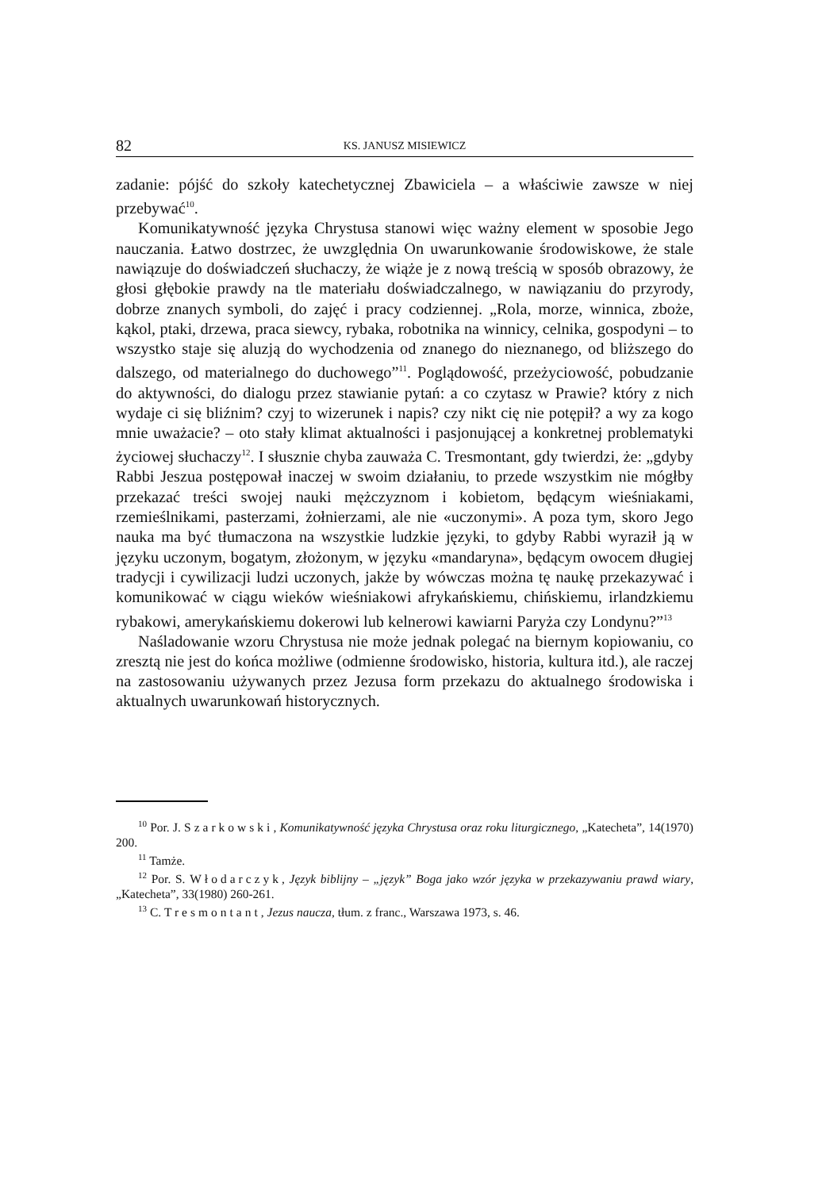82 KS. JANUSZ MISIEWICZ
zadanie: pójść do szkoły katechetycznej Zbawiciela – a właściwie zawsze w niej przebywać<sup>10</sup>.
Komunikatywność języka Chrystusa stanowi więc ważny element w sposobie Jego nauczania. Łatwo dostrzec, że uwzględnia On uwarunkowanie środowiskowe, że stale nawiązuje do doświadczeń słuchaczy, że wiąże je z nową treścią w sposób obrazowy, że głosi głębokie prawdy na tle materiału doświadczalnego, w nawiązaniu do przyrody, dobrze znanych symboli, do zajęć i pracy codziennej. „Rola, morze, winnica, zboże, kąkol, ptaki, drzewa, praca siewcy, rybaka, robotnika na winnicy, celnika, gospodyni – to wszystko staje się aluzją do wychodzenia od znanego do nieznanego, od bliższego do dalszego, od materialnego do duchowego”<sup>11</sup>. Poglądowość, przeżyciowość, pobudzanie do aktywności, do dialogu przez stawianie pytań: a co czytasz w Prawie? który z nich wydaje ci się bliźnim? czyj to wizerunek i napis? czy nikt cię nie potępił? a wy za kogo mnie uważacie? – oto stały klimat aktualności i pasjonującej a konkretnej problematyki życiowej słuchaczy<sup>12</sup>. I słusznie chyba zauważa C. Tresmontant, gdy twierdzi, że: „gdyby Rabbi Jeszua postępował inaczej w swoim działaniu, to przede wszystkim nie mógłby przekazać treści swojej nauki mężczyznom i kobietom, będącym wieśniakami, rzemieślnikami, pasterzami, żołnierzami, ale nie «uczonymi». A poza tym, skoro Jego nauka ma być tłumaczona na wszystkie ludzkie języki, to gdyby Rabbi wyraził ją w języku uczonym, bogatym, złożonym, w języku «mandaryna», będącym owocem długiej tradycji i cywilizacji ludzi uczonych, jakże by wówczas można tę naukę przekazywać i komunikować w ciągu wieków wieśniakowi afrykańskiemu, chińskiemu, irlandzkiemu rybakowi, amerykańskiemu dokerowi lub kelnerowi kawiarni Paryża czy Londynu?”<sup>13</sup>
Naśladowanie wzoru Chrystusa nie może jednak polegać na biernym kopiowaniu, co zresztą nie jest do końca możliwe (odmienne środowisko, historia, kultura itd.), ale raczej na zastosowaniu używanych przez Jezusa form przekazu do aktualnego środowiska i aktualnych uwarunkowań historycznych.
<sup>10</sup> Por. J. Szarkowski, Komunikatywność języka Chrystusa oraz roku liturgicznego, „Katecheta”, 14(1970) 200.
<sup>11</sup> Tamże.
<sup>12</sup> Por. S. Włodarczyk, Język biblijny – „język” Boga jako wzór języka w przekazywaniu prawd wiary, „Katecheta”, 33(1980) 260-261.
<sup>13</sup> C. Tresmontant, Jezus naucza, tłum. z franc., Warszawa 1973, s. 46.